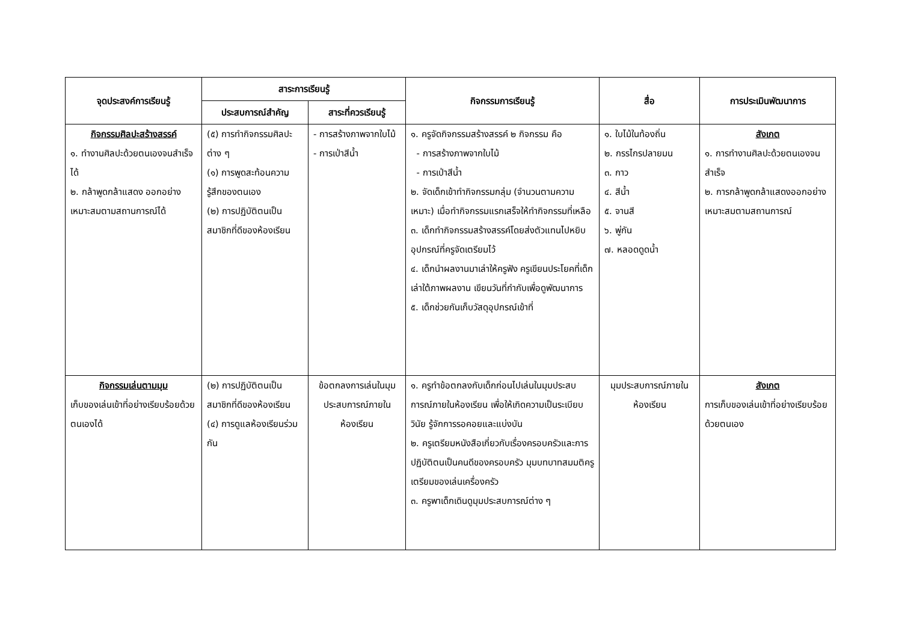| จุดประสงค์การเรียนรู้ | สาระการเรียนรู้ | | กิจกรรมการเรียนรู้ | สื่อ | การประเมินพัฒนาการ |
| --- | --- | --- | --- | --- | --- |
| | ประสบการณ์สำคัญ | สาระที่ควรเรียนรู้ | | | |
| กิจกรรมศิลปะสร้างสรรค์ ๑. ทำงานศิลปะด้วยตนเองจนสำเร็จได้ ๒. กล้าพูดกล้าแสดง ออกอย่างเหมาะสมตามสถานการณ์ได้ | (๕) การทำกิจกรรมศิลปะต่าง ๆ (๑) การพูดสะท้อนความรู้สึกของตนเอง (๒) การปฏิบัติตนเป็นสมาชิกที่ดีของห้องเรียน | - การสร้างภาพจากใบไม้ - การเป่าสีน้ำ | ๑. ครูจัดกิจกรรมสร้างสรรค์ ๒ กิจกรรม คือ - การสร้างภาพจากใบไม้ - การเป่าสีน้ำ ๒. จัดเด็กเข้าทำกิจกรรมกลุ่ม (จำนวนตามความเหมาะ) เมื่อทำกิจกรรมแรกเสร็จให้ทำกิจกรรมที่เหลือ ๓. เด็กทำกิจกรรมสร้างสรรค์โดยส่งตัวแทนไปหยิบอุปกรณ์ที่ครูจัดเตรียมไว้ ๔. เด็กนำผลงานมาเล่าให้ครูฟัง ครูเขียนประโยคที่เด็กเล่าใต้ภาพผลงาน เขียนวันที่กำกับเพื่อดูพัฒนาการ ๕. เด็กช่วยกันเก็บวัสดุอุปกรณ์เข้าที่ | ๑. ใบไม้ในท้องถิ่น ๒. กรรไกรปลายมน ๓. กาว ๔. สีน้ำ ๕. จานสี ๖. พู่กัน ๗. หลอดดูดน้ำ | สังเกต ๑. การทำงานศิลปะด้วยตนเองจนสำเร็จ ๒. การกล้าพูดกล้าแสดงออกอย่างเหมาะสมตามสถานการณ์ |
| กิจกรรมเล่นตามมุม เก็บของเล่นเข้าที่อย่างเรียบร้อยด้วยตนเองได้ | (๒) การปฏิบัติตนเป็นสมาชิกที่ดีของห้องเรียน (๔) การดูแลห้องเรียนร่วมกัน | ข้อตกลงการเล่นในมุมประสบการณ์ภายในห้องเรียน | ๑. ครูทำข้อตกลงกับเด็กก่อนไปเล่นในมุมประสบ การณ์ภายในห้องเรียน เพื่อให้เกิดความเป็นระเบียบวินัย รู้จักการรอคอยและแบ่งบัน ๒. ครูเตรียมหนังสือเกี่ยวกับเรื่องครอบครัวและการปฏิบัติตนเป็นคนดีของครอบครัว มุมบทบาทสมมติครูเตรียมของเล่นเครื่องครัว ๓. ครูพาเด็กเดินดูมุมประสบการณ์ต่าง ๆ | มุมประสบการณ์ภายในห้องเรียน | สังเกต การเก็บของเล่นเข้าที่อย่างเรียบร้อยด้วยตนเอง |